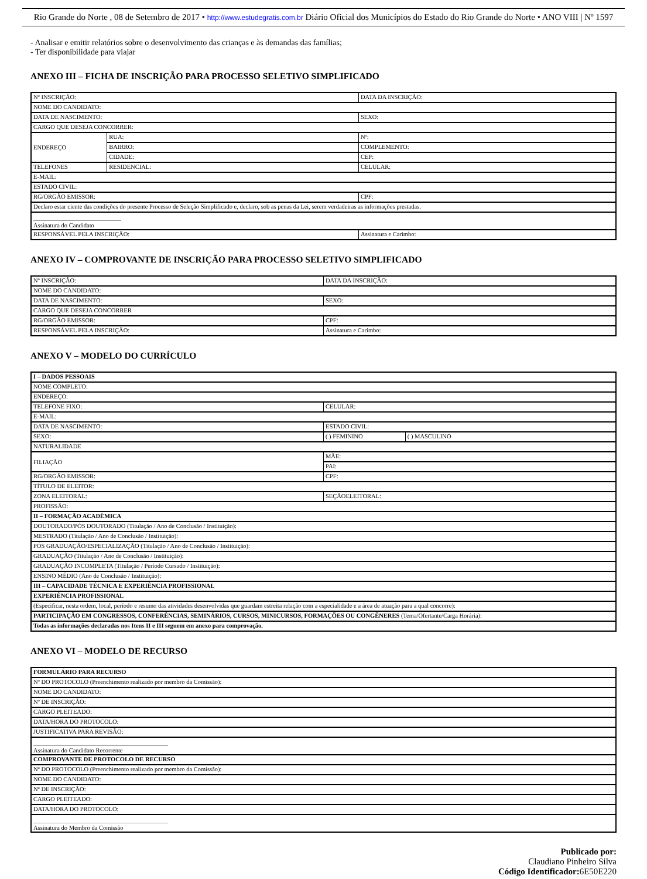Rio Grande do Norte , 08 de Setembro de 2017 • http://www.estudegratis.com.br Diário Oficial dos Municípios do Estado do Rio Grande do Norte • ANO VIII | Nº 1597
- Analisar e emitir relatórios sobre o desenvolvimento das crianças e às demandas das famílias;
- Ter disponibilidade para viajar
ANEXO III – FICHA DE INSCRIÇÃO PARA PROCESSO SELETIVO SIMPLIFICADO
| Nº INSCRIÇÃO: | | DATA DA INSCRIÇÃO: |
| NOME DO CANDIDATO: | | |
| DATA DE NASCIMENTO: | | SEXO: |
| CARGO QUE DESEJA CONCORRER: | | |
| ENDEREÇO | RUA: | Nº: |
| | BAIRRO: | COMPLEMENTO: |
| | CIDADE: | CEP: |
| TELEFONES | RESIDENCIAL: | CELULAR: |
| E-MAIL: | | |
| ESTADO CIVIL: | | |
| RG/ORGÃO EMISSOR: | | CPF: |
| Declaro estar ciente das condições do presente Processo de Seleção Simplificado e, declaro, sob as penas da Lei, serem verdadeiras as informações prestadas. | | |
| Assinatura do Candidato | | |
| RESPONSÁVEL PELA INSCRIÇÃO: | | Assinatura e Carimbo: |
ANEXO IV – COMPROVANTE DE INSCRIÇÃO PARA PROCESSO SELETIVO SIMPLIFICADO
| Nº INSCRIÇÃO: | DATA DA INSCRIÇÃO: |
| NOME DO CANDIDATO: | |
| DATA DE NASCIMENTO: | SEXO: |
| CARGO QUE DESEJA CONCORRER | |
| RG/ORGÃO EMISSOR: | CPF: |
| RESPONSÁVEL PELA INSCRIÇÃO: | Assinatura e Carimbo: |
ANEXO V – MODELO DO CURRÍCULO
| I – DADOS PESSOAIS | | |
| NOME COMPLETO: | | |
| ENDEREÇO: | | |
| TELEFONE FIXO: | CELULAR: | |
| E-MAIL: | | |
| DATA DE NASCIMENTO: | ESTADO CIVIL: | |
| SEXO: | ( ) FEMININO | ( ) MASCULINO |
| NATURALIDADE | | |
| FILIAÇÃO | MÃE: | |
| | PAI: | |
| RG/ORGÃO EMISSOR: | CPF: | |
| TÍTULO DE ELEITOR: | | |
| ZONA ELEITORAL: | SEÇÃOELEITORAL: | |
| PROFISSÃO: | | |
| II – FORMAÇÃO ACADÊMICA | | |
| DOUTORADO/PÓS DOUTORADO (Titulação / Ano de Conclusão / Instituição): | | |
| MESTRADO (Titulação / Ano de Conclusão / Instituição): | | |
| PÓS GRADUAÇÃO/ESPECIALIZAÇÃO (Titulação / Ano de Conclusão / Instituição): | | |
| GRADUAÇÃO (Titulação / Ano de Conclusão / Instituição): | | |
| GRADUAÇÃO INCOMPLETA (Titulação / Período Cursado / Instituição): | | |
| ENSINO MÉDIO (Ano de Conclusão / Instituição): | | |
| III – CAPACIDADE TÉCNICA E EXPERIÊNCIA PROFISSIONAL | | |
| EXPERIÊNCIA PROFISSIONAL | | |
| (Especificar, nesta ordem, local, período e resumo das atividades desenvolvidas que guardam estreita relação com a especialidade e a área de atuação para a qual concorre): | | |
| PARTICIPAÇÃO EM CONGRESSOS, CONFERÊNCIAS, SEMINÁRIOS, CURSOS, MINICURSOS, FORMAÇÕES OU CONGÊNERES (Tema/Ofertante/Carga Horária): | | |
| Todas as informações declaradas nos Itens II e III seguem em anexo para comprovação. | | |
ANEXO VI – MODELO DE RECURSO
| FORMULÁRIO PARA RECURSO |
| Nº DO PROTOCOLO (Preenchimento realizado por membro da Comissão): |
| NOME DO CANDIDATO: |
| Nº DE INSCRIÇÃO: |
| CARGO PLEITEADO: |
| DATA/HORA DO PROTOCOLO: |
| JUSTIFICATIVA PARA REVISÃO: |
| Assinatura do Candidato Recorrente |
| COMPROVANTE DE PROTOCOLO DE RECURSO |
| Nº DO PROTOCOLO (Preenchimento realizado por membro da Comissão): |
| NOME DO CANDIDATO: |
| Nº DE INSCRIÇÃO: |
| CARGO PLEITEADO: |
| DATA/HORA DO PROTOCOLO: |
| Assinatura do Membro da Comissão |
Publicado por:
Claudiano Pinheiro Silva
Código Identificador: 6E50E220